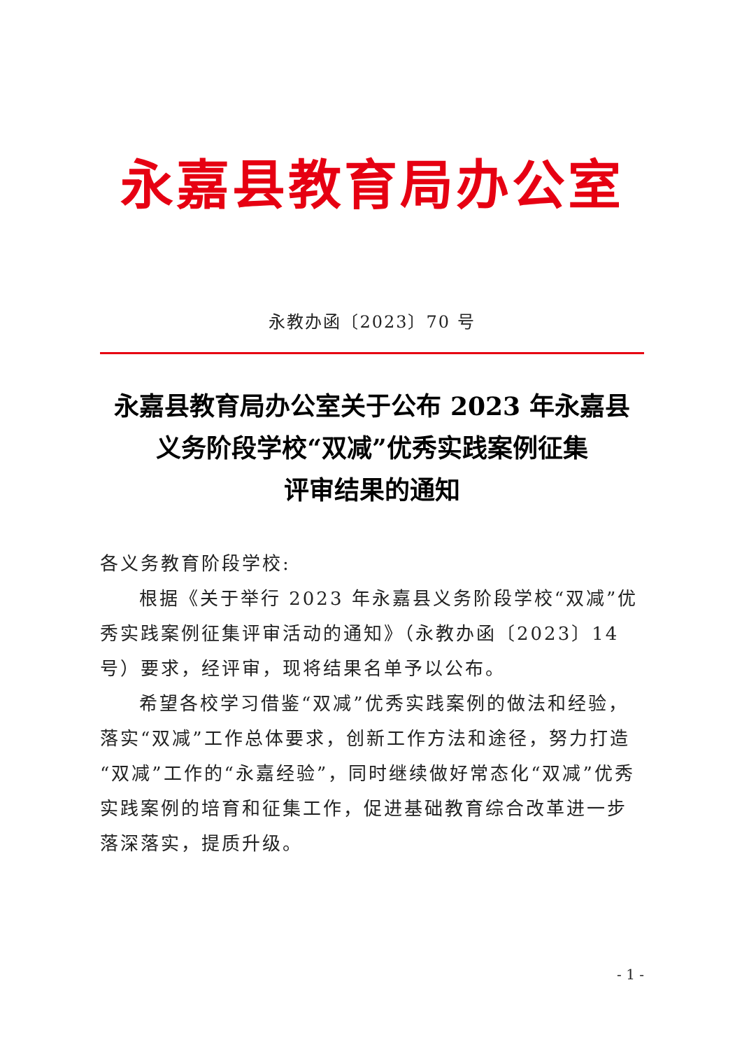永嘉县教育局办公室
永教办函〔2023〕70 号
永嘉县教育局办公室关于公布 2023 年永嘉县
义务阶段学校“双减”优秀实践案例征集
评审结果的通知
各义务教育阶段学校:
根据《关于举行 2023 年永嘉县义务阶段学校“双减”优秀实践案例征集评审活动的通知》（永教办函〔2023〕14 号）要求，经评审，现将结果名单予以公布。
希望各校学习借鉴“双减”优秀实践案例的做法和经验，落实“双减”工作总体要求，创新工作方法和途径，努力打造“双减”工作的“永嘉经验”，同时继续做好常态化“双减”优秀实践案例的培育和征集工作，促进基础教育综合改革进一步落深落实，提质升级。
- 1 -